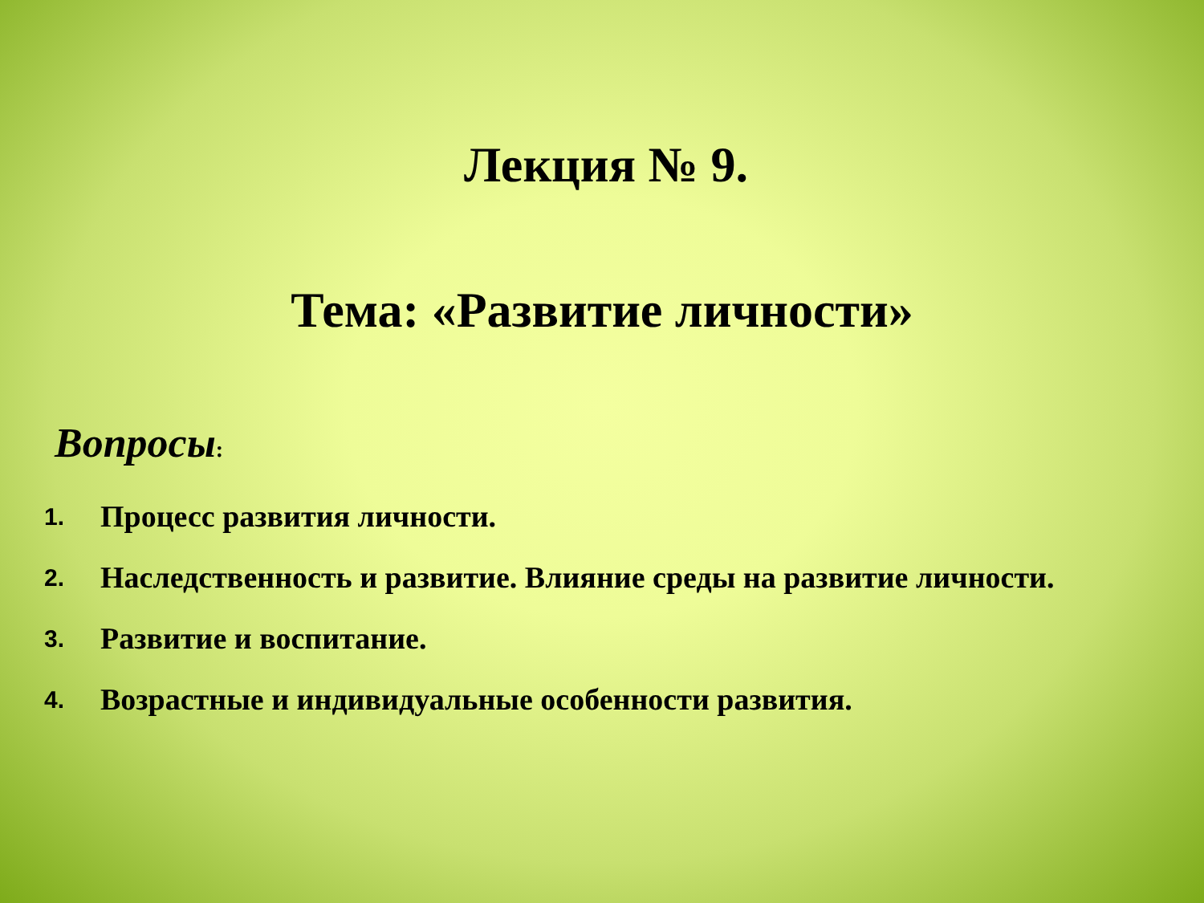Лекция № 9.
Тема: «Развитие личности»
Вопросы:
1. Процесс развития личности.
2. Наследственность и развитие. Влияние среды на развитие личности.
3. Развитие и воспитание.
4. Возрастные и индивидуальные особенности развития.